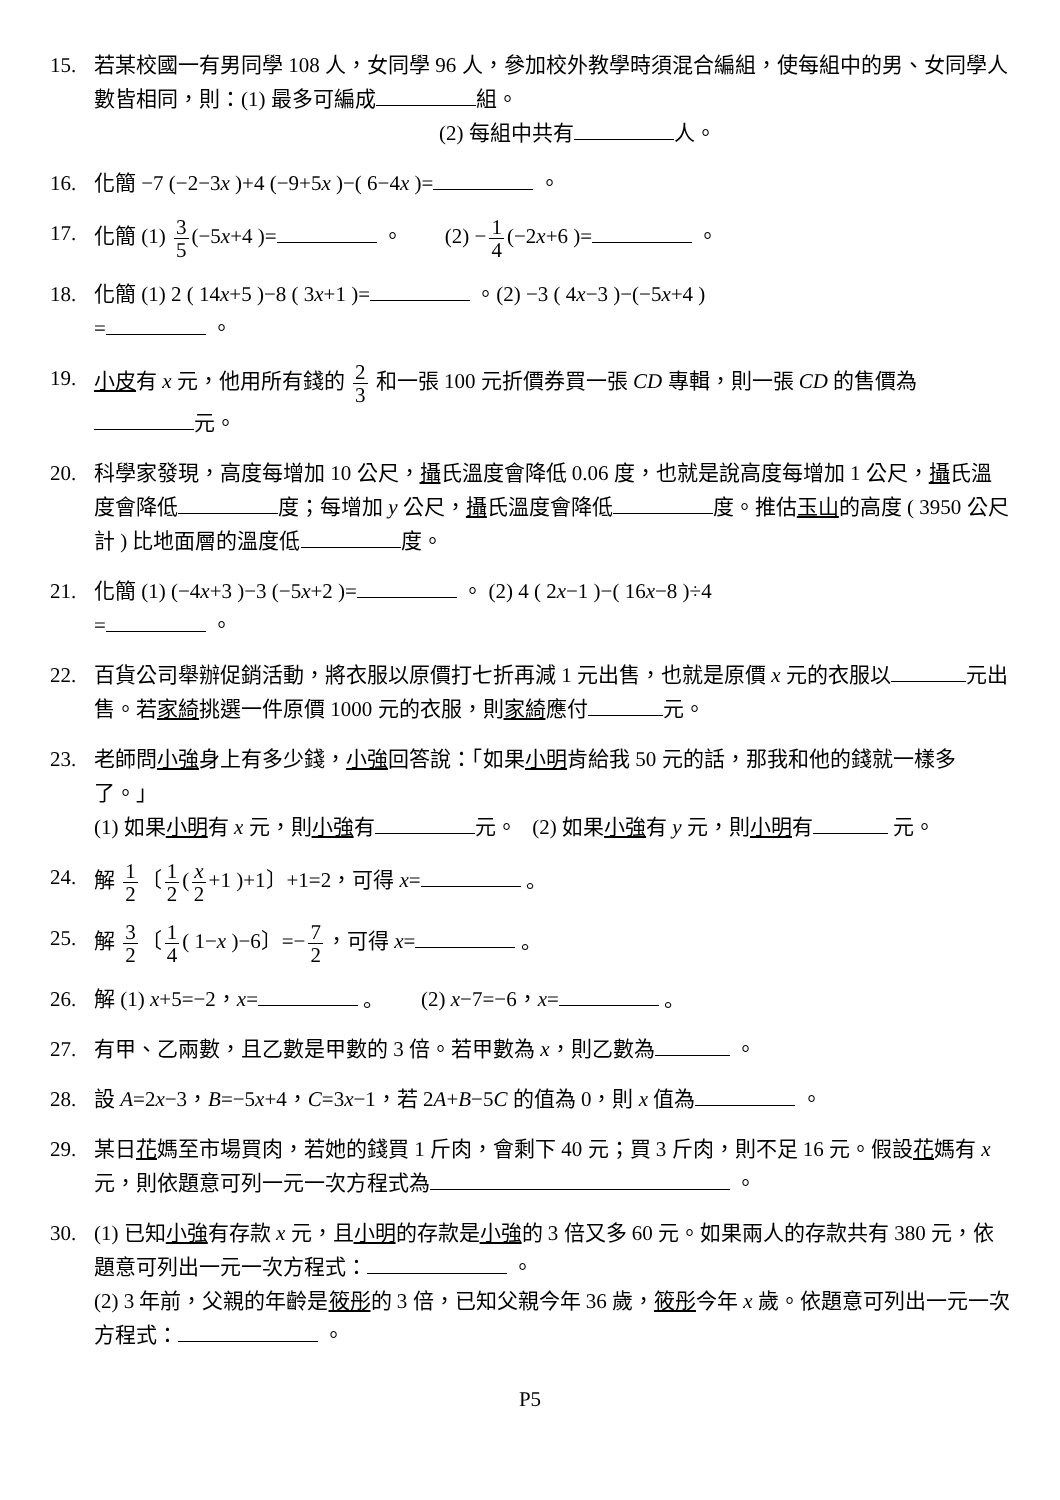15. 若某校國一有男同學 108 人，女同學 96 人，參加校外教學時須混合編組，使每組中的男、女同學人數皆相同，則：(1) 最多可編成 組。
(2) 每組中共有 人。
16. 化簡 −7 (−2−3x )+4 (−9+5x )−( 6−4x )= 。
17. 化簡 (1) 3 5 (−5x+4 )= 。 (2) − 1 4 (−2x+6 )= 。
18. 化簡 (1) 2 ( 14x+5 )−8 ( 3x+1 )= 。(2) −3 ( 4x−3 )−(−5x+4 )
= 。
19. 小皮有 x 元，他用所有錢的 2 3 和一張 100 元折價券買一張 CD 專輯，則一張 CD 的售價為 元。
20. 科學家發現，高度每增加 10 公尺，攝氏溫度會降低 0.06 度，也就是說高度每增加 1 公尺，攝氏溫度會降低 度；每增加 y 公尺，攝氏溫度會降低 度。推估玉山的高度 ( 3950 公尺計 ) 比地面層的溫度低 度。
21. 化簡 (1) (−4x+3 )−3 (−5x+2 )= 。 (2) 4 ( 2x−1 )−( 16x−8 )÷4
= 。
22. 百貨公司舉辦促銷活動，將衣服以原價打七折再減 1 元出售，也就是原價 x 元的衣服以 元出售。若家綺挑選一件原價 1000 元的衣服，則家綺應付 元。
23. 老師問小強身上有多少錢，小強回答說：「如果小明肯給我 50 元的話，那我和他的錢就一樣多了。」
(1) 如果小明有 x 元，則小強有 元。 (2) 如果小強有 y 元，則小明有 元。
24. 解 1 2 〔 1 2 (x 2 +1 )+1〕+1=2，可得 x= 。
25. 解 3 2 〔 1 4 ( 1−x )−6〕=− 7 2 ，可得 x= 。
26. 解 (1) x+5=−2，x= 。 (2) x−7=−6，x= 。
27. 有甲、乙兩數，且乙數是甲數的 3 倍。若甲數為 x，則乙數為 。
28. 設 A=2x−3，B=−5x+4，C=3x−1，若 2A+B−5C 的值為 0，則 x 值為 。
29. 某日花媽至市場買肉，若她的錢買 1 斤肉，會剩下 40 元；買 3 斤肉，則不足 16 元。假設花媽有 x 元，則依題意可列一元一次方程式為 。
30. (1) 已知小強有存款 x 元，且小明的存款是小強的 3 倍又多 60 元。如果兩人的存款共有 380 元，依題意可列出一元一次方程式： 。
(2) 3 年前，父親的年齡是筱彤的 3 倍，已知父親今年 36 歲，筱彤今年 x 歲。依題意可列出一元一次方程式： 。
P5